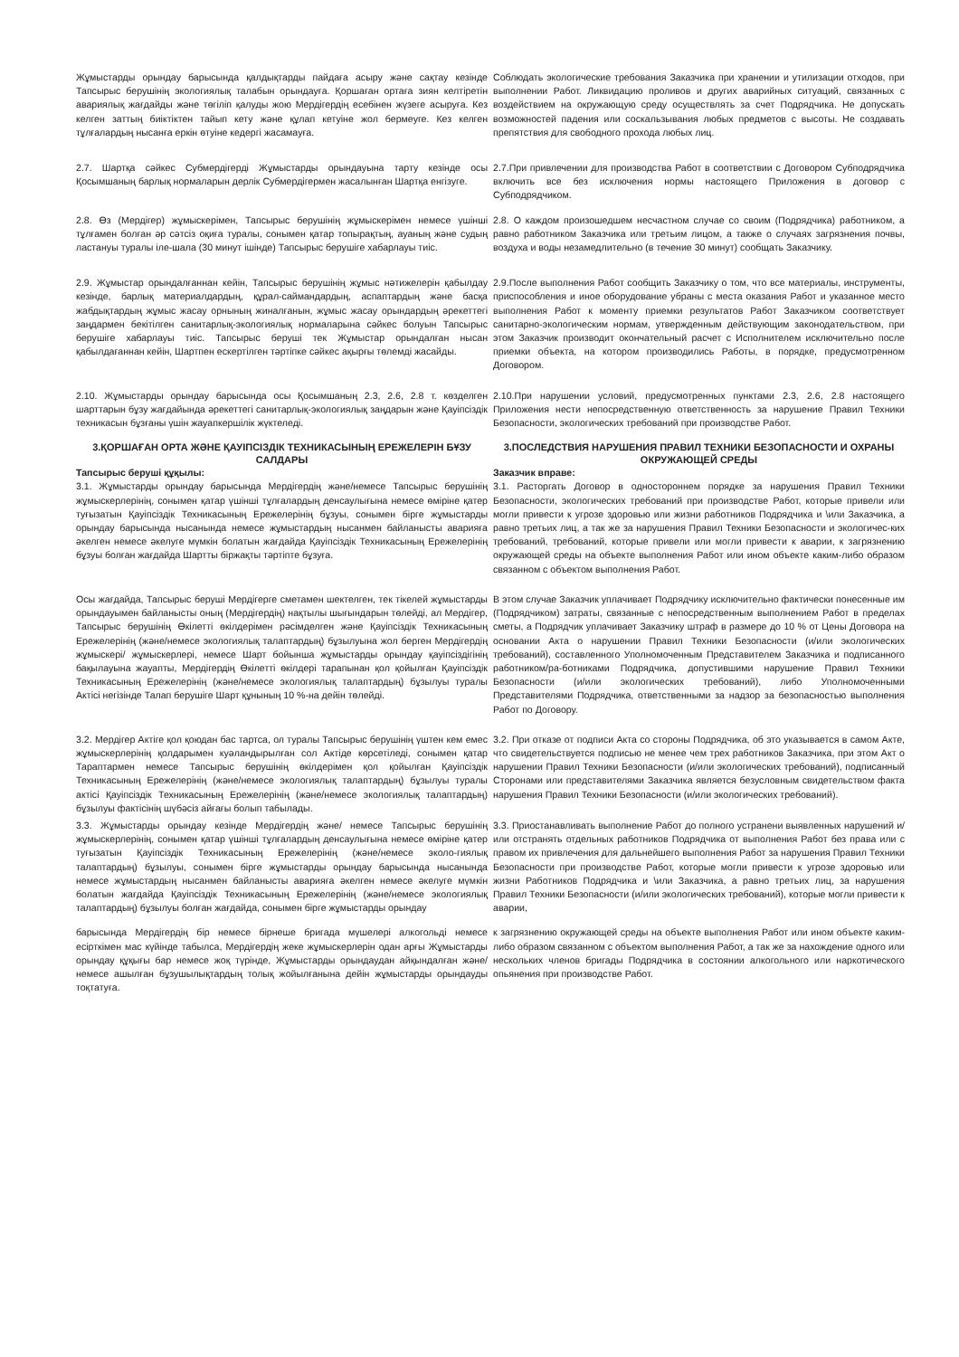Жұмыстарды орындау барысында қалдықтарды пайдаға асыру және сақтау кезінде Тапсырыс берушінің экологиялық талабын орындауға. Қоршаған ортаға зиян келтіретін авариялық жағдайды және төгіліп қалуды жою Мердігердің есебінен жүзеге асыруға. Кез келген заттың биіктіктен тайып кету және құлап кетуіне жол бермеуге. Кез келген тұлғалардың нысанға еркін өтуіне кедергі жасамауға.
Соблюдать экологические требования Заказчика при хранении и утилизации отходов, при выполнении Работ. Ликвидацию проливов и других аварийных ситуаций, связанных с воздействием на окружающую среду осуществлять за счет Подрядчика. Не допускать возможностей падения или соскальзывания любых предметов с высоты. Не создавать препятствия для свободного прохода любых лиц.
2.7. Шартқа сәйкес Субмердігерді Жұмыстарды орындауына тарту кезінде осы Қосымшаның барлық нормаларын дерлік Субмердігермен жасалынған Шартқа енгізуге.
2.7.При привлечении для производства Работ в соответствии с Договором Субподрядчика включить все без исключения нормы настоящего Приложения в договор с Субподрядчиком.
2.8. Өз (Мердігер) жұмыскерімен, Тапсырыс берушінің жұмыскерімен немесе үшінші тұлғамен болған әр сәтсіз оқиға туралы, сонымен қатар топырақтың, ауаның және судың ластануы туралы іле-шала (30 минут ішінде) Тапсырыс берушіге хабарлауы тиіс.
2.8. О каждом произошедшем несчастном случае со своим (Подрядчика) работником, а равно работником Заказчика или третьим лицом, а также о случаях загрязнения почвы, воздуха и воды незамедлительно (в течение 30 минут) сообщать Заказчику.
2.9. Жұмыстар орындалғаннан кейін, Тапсырыс берушінің жұмыс нәтижелерін қабылдау кезінде, барлық материалдардың, құрал-саймандардың, аспаптардың және басқа жабдықтардың жұмыс жасау орнының жиналғанын, жұмыс жасау орындардың әрекеттегі заңдармен бекітілген санитарлық-экологиялық нормаларына сәйкес болуын Тапсырыс берушіге хабарлауы тиіс. Тапсырыс беруші тек Жұмыстар орындалған нысан қабылдағаннан кейін, Шартпен ескертілген тәртіпке сәйкес ақырғы төлемді жасайды.
2.9.После выполнения Работ сообщить Заказчику о том, что все материалы, инструменты, приспособления и иное оборудование убраны с места оказания Работ и указанное место выполнения Работ к моменту приемки результатов Работ Заказчиком соответствует санитарно-экологическим нормам, утвержденным действующим законодательством, при этом Заказчик производит окончательный расчет с Исполнителем исключительно после приемки объекта, на котором производились Работы, в порядке, предусмотренном Договором.
2.10. Жұмыстарды орындау барысында осы Қосымшаның 2.3, 2.6, 2.8 т. көзделген шарттарын бұзу жағдайында әрекеттегі санитарлық-экологиялық заңдарын және Қауіпсіздік техникасын бұзғаны үшін жауапкершілік жүктеледі.
2.10.При нарушении условий, предусмотренных пунктами 2.3, 2.6, 2.8 настоящего Приложения нести непосредственную ответственность за нарушение Правил Техники Безопасности, экологических требований при производстве Работ.
3.ҚОРШАҒАН ОРТА ЖӘНЕ ҚАУІПСІЗДІК ТЕХНИКАСЫНЫҢ ЕРЕЖЕЛЕРІН БҰЗУ САЛДАРЫ
Тапсырыс беруші құқылы:
3.1. Жұмыстарды орындау барысында Мердігердің және/немесе Тапсырыс берушінің жұмыскерлерінің, сонымен қатар үшінші тұлғалардың денсаулығына немесе өміріне қатер туғызатын Қауіпсіздік Техникасының Ережелерінің бұзуы, сонымен бірге жұмыстарды орындау барысында нысанында немесе жұмыстардың нысанмен байланысты аварияға әкелген немесе әкелуге мүмкін болатын жағдайда Қауіпсіздік Техникасының Ережелерінің бұзуы болған жағдайда Шартты біржақты тәртіпте бұзуға.
3.ПОСЛЕДСТВИЯ НАРУШЕНИЯ ПРАВИЛ ТЕХНИКИ БЕЗОПАСНОСТИ И ОХРАНЫ ОКРУЖАЮЩЕЙ СРЕДЫ
Заказчик вправе:
3.1. Расторгать Договор в одностороннем порядке за нарушения Правил Техники Безопасности, экологических требований при производстве Работ, которые привели или могли привести к угрозе здоровью или жизни работников Подрядчика и \или Заказчика, а равно третьих лиц, а так же за нарушения Правил Техники Безопасности и экологичес-ких требований, требований, которые привели или могли привести к аварии, к загрязнению окружающей среды на объекте выполнения Работ или ином объекте каким-либо образом связанном с объектом выполнения Работ.
Осы жағдайда, Тапсырыс беруші Мердігерге сметамен шектелген, тек тікелей жұмыстарды орындауымен байланысты оның (Мердігердің) нақтылы шығындарын төлейді, ал Мердігер, Тапсырыс берушінің Өкілетті өкілдерімен рәсімделген және Қауіпсіздік Техникасының Ережелерінің (және/немесе экологиялық талаптардың) бұзылуына жол берген Мердігердің жұмыскері/ жұмыскерлері, немесе Шарт бойынша жұмыстарды орындау қауіпсіздігінің бақылауына жауапты, Мердігердің Өкілетті өкілдері тарапынан қол қойылған Қауіпсіздік Техникасының Ережелерінің (және/немесе экологиялық талаптардың) бұзылуы туралы Актісі негізінде Талап берушіге Шарт құнының 10 %-на дейін төлейді.
В этом случае Заказчик уплачивает Подрядчику исключительно фактически понесенные им (Подрядчиком) затраты, связанные с непосредственным выполнением Работ в пределах сметы, а Подрядчик уплачивает Заказчику штраф в размере до 10 % от Цены Договора на основании Акта о нарушении Правил Техники Безопасности (и/или экологических требований), составленного Уполномоченным Представителем Заказчика и подписанного работником/ра-ботниками Подрядчика, допустившими нарушение Правил Техники Безопасности (и/или экологических требований), либо Уполномоченными Представителями Подрядчика, ответственными за надзор за безопасностью выполнения Работ по Договору.
3.2. Мердігер Актіге қол қоюдан бас тартса, ол туралы Тапсырыс берушінің үштен кем емес жұмыскерлерінің қолдарымен куәландырылған сол Актіде көрсетіледі, сонымен қатар Тараптармен немесе Тапсырыс берушінің өкілдерімен қол қойылған Қауіпсіздік Техникасының Ережелерінің (және/немесе экологиялық талаптардың) бұзылуы туралы актісі Қауіпсіздік Техникасының Ережелерінің (және/немесе экологиялық талаптардың) бұзылуы фактісінің шүбәсіз айғағы болып табылады.
3.2. При отказе от подписи Акта со стороны Подрядчика, об это указывается в самом Акте, что свидетельствуется подписью не менее чем трех работников Заказчика, при этом Акт о нарушении Правил Техники Безопасности (и/или экологических требований), подписанный Сторонами или представителями Заказчика является безусловным свидетельством факта нарушения Правил Техники Безопасности (и/или экологических требований).
3.3. Жұмыстарды орындау кезінде Мердігердің және/ немесе Тапсырыс берушінің жұмыскерлерінің, сонымен қатар үшінші тұлғалардың денсаулығына немесе өміріне қатер туғызатын Қауіпсіздік Техникасының Ережелерінің (және/немесе эколо-гиялық талаптардың) бұзылуы, сонымен бірге жұмыстарды орындау барысында нысанында немесе жұмыстардың нысанмен байланысты аварияға әкелген немесе әкелуге мүмкін болатын жағдайда Қауіпсіздік Техникасының Ережелерінің (және/немесе экологиялық талаптардың) бұзылуы болған жағдайда, сонымен бірге жұмыстарды орындау
3.3. Приостанавливать выполнение Работ до полного устранени выявленных нарушений и/или отстранять отдельных работников Подрядчика от выполнения Работ без права или с правом их привлечения для дальнейшего выполнения Работ за нарушения Правил Техники Безопасности при производстве Работ, которые могли привести к угрозе здоровью или жизни Работников Подрядчика и \или Заказчика, а равно третьих лиц, за нарушения Правил Техники Безопасности (и/или экологических требований), которые могли привести к аварии,
барысында Мердігердің бір немесе бірнеше бригада мүшелері алкогольді немесе есірткімен мас күйінде табылса, Мердігердің жеке жұмыскерлерін одан арғы Жұмыстарды орындау құқығы бар немесе жоқ түрінде, Жұмыстарды орындаудан айқындалған және/немесе ашылған бұзушылықтардың толық жойылғанына дейін жұмыстарды орындауды тоқтатуға.
к загрязнению окружающей среды на объекте выполнения Работ или ином объекте каким-либо образом связанном с объектом выполнения Работ, а так же за нахождение одного или нескольких членов бригады Подрядчика в состоянии алкогольного или наркотического опьянения при производстве Работ.